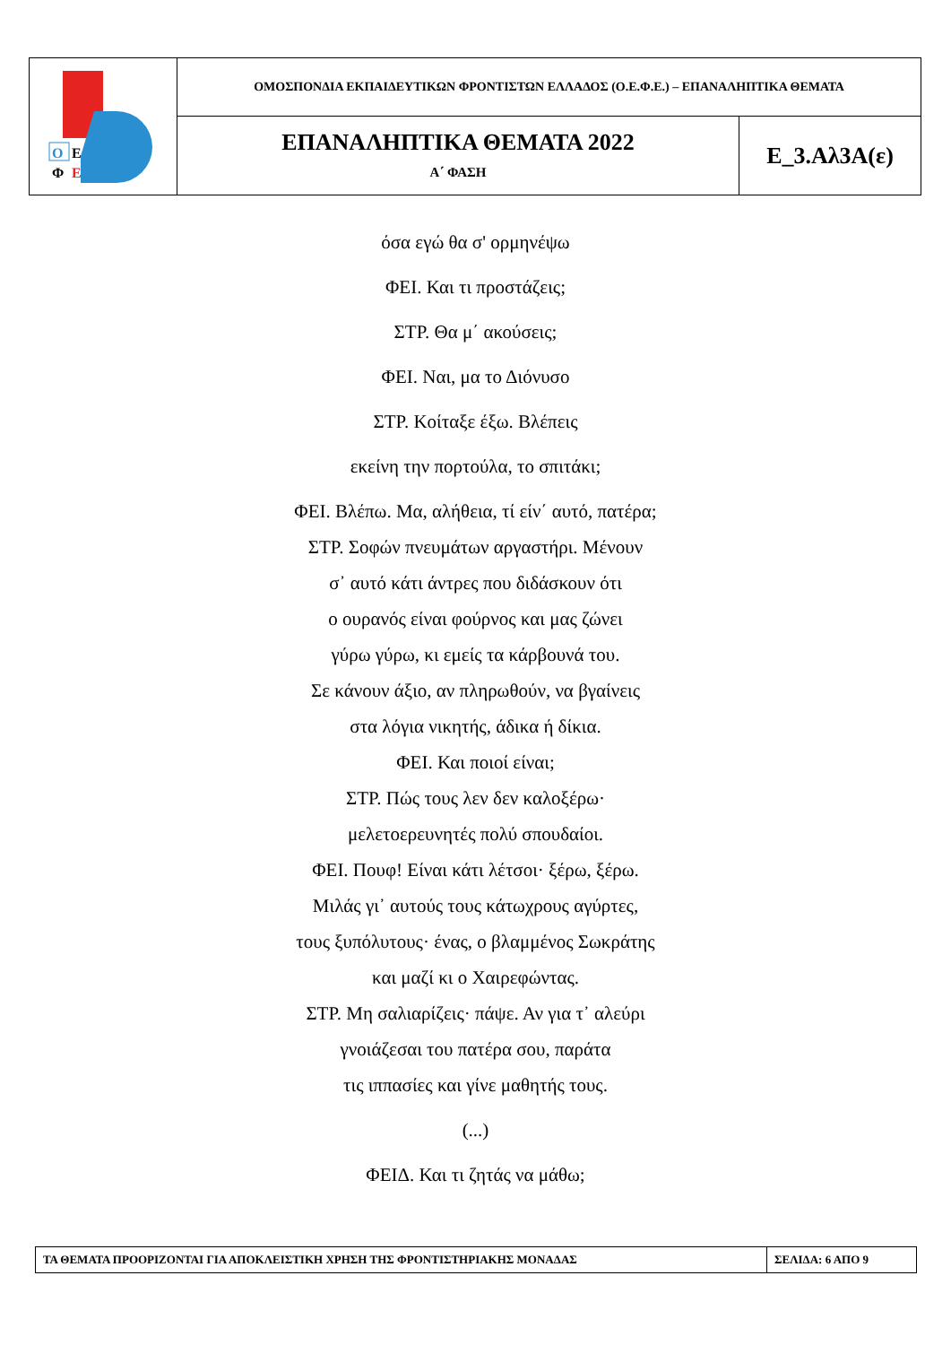| Ο Ε Φ Ε | ΟΜΟΣΠΟΝΔΙΑ ΕΚΠΑΙΔΕΥΤΙΚΩΝ ΦΡΟΝΤΙΣΤΩΝ ΕΛΛΑΔΟΣ (Ο.Ε.Φ.Ε.) – ΕΠΑΝΑΛΗΠΤΙΚΑ ΘΕΜΑΤΑ | |
| | ΕΠΑΝΑΛΗΠΤΙΚΑ ΘΕΜΑΤΑ 2022 Α΄ ΦΑΣΗ | Ε_3.Αλ3Α(ε) |
όσα εγώ θα σ' ορμηνέψω
ΦΕΙ. Και τι προστάζεις;
ΣΤΡ. Θα μ΄ ακούσεις;
ΦΕΙ. Ναι, μα το Διόνυσο
ΣΤΡ. Κοίταξε έξω. Βλέπεις
εκείνη την πορτούλα, το σπιτάκι;
ΦΕΙ. Βλέπω. Μα, αλήθεια, τί είν΄ αυτό, πατέρα;
ΣΤΡ. Σοφών πνευμάτων αργαστήρι. Μένουν
σ᾽ αυτό κάτι άντρες που διδάσκουν ότι
ο ουρανός είναι φούρνος και μας ζώνει
γύρω γύρω, κι εμείς τα κάρβουνά του.
Σε κάνουν άξιο, αν πληρωθούν, να βγαίνεις
στα λόγια νικητής, άδικα ή δίκια.
ΦΕΙ. Και ποιοί είναι;
ΣΤΡ. Πώς τους λεν δεν καλοξέρω·
μελετοερευνητές πολύ σπουδαίοι.
ΦΕΙ. Πουφ! Είναι κάτι λέτσοι· ξέρω, ξέρω.
Μιλάς γι᾽ αυτούς τους κάτωχρους αγύρτες,
τους ξυπόλυτους· ένας, ο βλαμμένος Σωκράτης
και μαζί κι ο Χαιρεφώντας.
ΣΤΡ. Μη σαλιαρίζεις· πάψε. Αν για τ᾽ αλεύρι
γνοιάζεσαι του πατέρα σου, παράτα
τις ιππασίες και γίνε μαθητής τους.
(...)
ΦΕΙΔ. Και τι ζητάς να μάθω;
| ΤΑ ΘΕΜΑΤΑ ΠΡΟΟΡΙΖΟΝΤΑΙ ΓΙΑ ΑΠΟΚΛΕΙΣΤΙΚΗ ΧΡΗΣΗ ΤΗΣ ΦΡΟΝΤΙΣΤΗΡΙΑΚΗΣ ΜΟΝΑΔΑΣ | ΣΕΛΙΔΑ: 6 ΑΠΟ 9 |